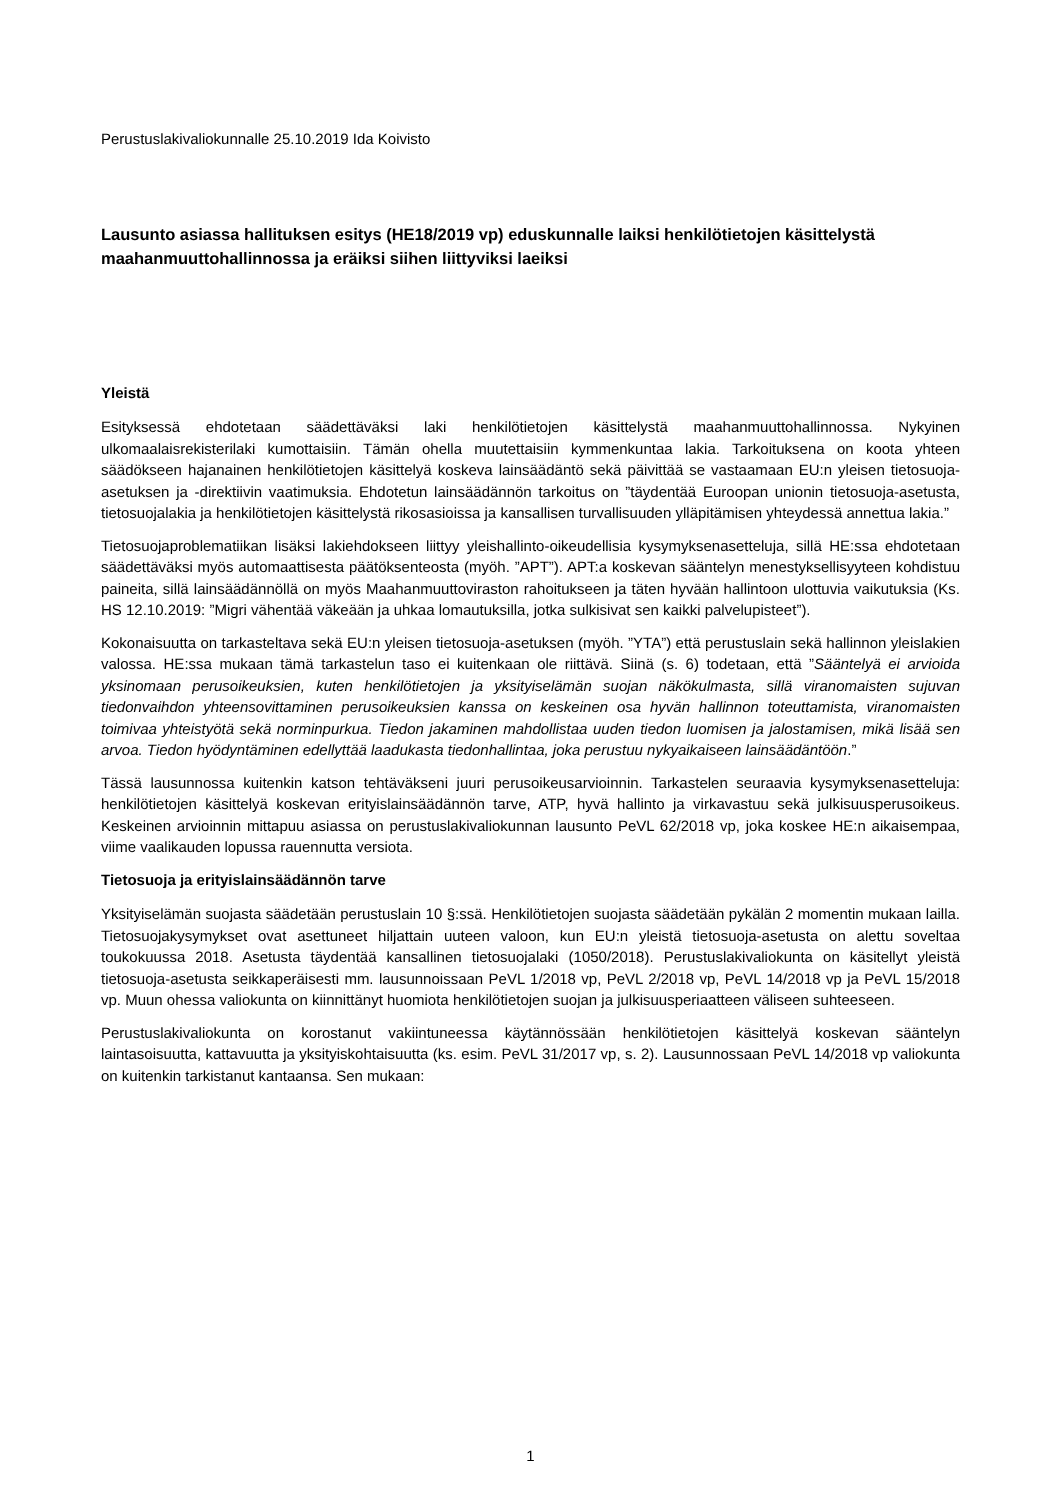Perustuslakivaliokunnalle 25.10.2019 Ida Koivisto
Lausunto asiassa hallituksen esitys (HE18/2019 vp) eduskunnalle laiksi henkilötietojen käsittelystä maahanmuuttohallinnossa ja eräiksi siihen liittyviksi laeiksi
Yleistä
Esityksessä ehdotetaan säädettäväksi laki henkilötietojen käsittelystä maahanmuuttohallinnossa. Nykyinen ulkomaalaisrekisterilaki kumottaisiin. Tämän ohella muutettaisiin kymmenkuntaa lakia. Tarkoituksena on koota yhteen säädökseen hajanainen henkilötietojen käsittelyä koskeva lainsäädäntö sekä päivittää se vastaamaan EU:n yleisen tietosuoja-asetuksen ja -direktiivin vaatimuksia. Ehdotetun lainsäädännön tarkoitus on ”täydentää Euroopan unionin tietosuoja-asetusta, tietosuojalakia ja henkilötietojen käsittelystä rikosasioissa ja kansallisen turvallisuuden ylläpitämisen yhteydessä annettua lakia.”
Tietosuojaproblematiikan lisäksi lakiehdokseen liittyy yleishallinto-oikeudellisia kysymyksenasetteluja, sillä HE:ssa ehdotetaan säädettäväksi myös automaattisesta päätöksenteosta (myöh. ”APT”). APT:a koskevan sääntelyn menestyksellisyyteen kohdistuu paineita, sillä lainsäädännöllä on myös Maahanmuuttoviraston rahoitukseen ja täten hyvään hallintoon ulottuvia vaikutuksia (Ks. HS 12.10.2019: ”Migri vähentää väkeään ja uhkaa lomautuksilla, jotka sulkisivat sen kaikki palvelupisteet”).
Kokonaisuutta on tarkasteltava sekä EU:n yleisen tietosuoja-asetuksen (myöh. ”YTA”) että perustuslain sekä hallinnon yleislakien valossa. HE:ssa mukaan tämä tarkastelun taso ei kuitenkaan ole riittävä. Siinä (s. 6) todetaan, että ”Sääntelyä ei arvioida yksinomaan perusoikeuksien, kuten henkilötietojen ja yksityiselämän suojan näkökulmasta, sillä viranomaisten sujuvan tiedonvaihdon yhteensovittaminen perusoikeuksien kanssa on keskeinen osa hyvän hallinnon toteuttamista, viranomaisten toimivaa yhteistyötä sekä norminpurkua. Tiedon jakaminen mahdollistaa uuden tiedon luomisen ja jalostamisen, mikä lisää sen arvoa. Tiedon hyödyntäminen edellyttää laadukasta tiedonhallintaa, joka perustuu nykyaikaiseen lainsäädäntöön.”
Tässä lausunnossa kuitenkin katson tehtäväkseni juuri perusoikeusarvioinnin. Tarkastelen seuraavia kysymyksenasetteluja: henkilötietojen käsittelyä koskevan erityislainsäädännön tarve, ATP, hyvä hallinto ja virkavastuu sekä julkisuusperusoikeus. Keskeinen arvioinnin mittapuu asiassa on perustuslakivaliokunnan lausunto PeVL 62/2018 vp, joka koskee HE:n aikaisempaa, viime vaalikauden lopussa rauennutta versiota.
Tietosuoja ja erityislainsäädännön tarve
Yksityiselämän suojasta säädetään perustuslain 10 §:ssä. Henkilötietojen suojasta säädetään pykälän 2 momentin mukaan lailla. Tietosuojakysymykset ovat asettuneet hiljattain uuteen valoon, kun EU:n yleistä tietosuoja-asetusta on alettu soveltaa toukokuussa 2018. Asetusta täydentää kansallinen tietosuojalaki (1050/2018). Perustuslakivaliokunta on käsitellyt yleistä tietosuoja-asetusta seikkaperäisesti mm. lausunnoissaan PeVL 1/2018 vp, PeVL 2/2018 vp, PeVL 14/2018 vp ja PeVL 15/2018 vp. Muun ohessa valiokunta on kiinnittänyt huomiota henkilötietojen suojan ja julkisuusperiaatteen väliseen suhteeseen.
Perustuslakivaliokunta on korostanut vakiintuneessa käytännössään henkilötietojen käsittelyä koskevan sääntelyn laintasoisuutta, kattavuutta ja yksityiskohtaisuutta (ks. esim. PeVL 31/2017 vp, s. 2). Lausunnossaan PeVL 14/2018 vp valiokunta on kuitenkin tarkistanut kantaansa. Sen mukaan:
1